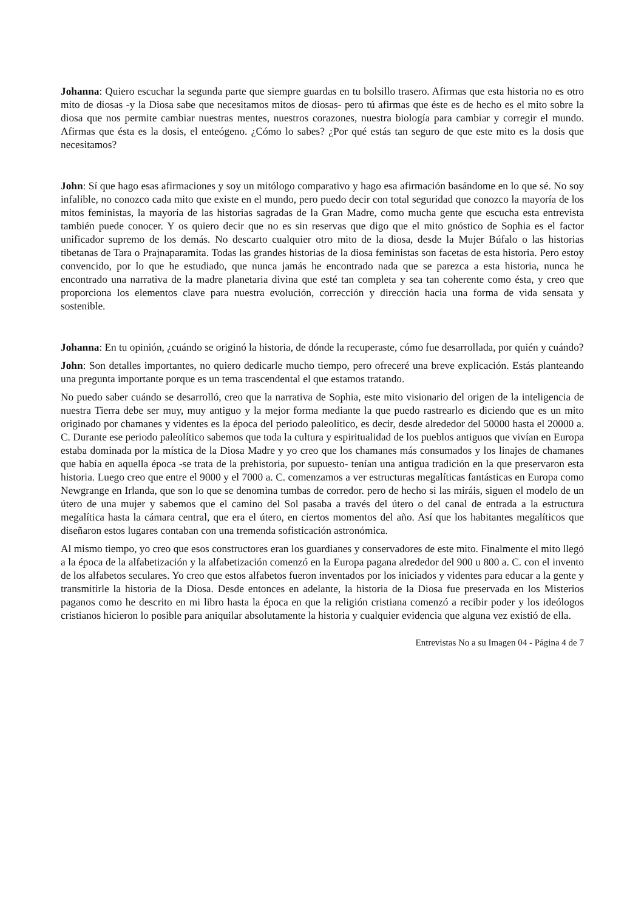Johanna: Quiero escuchar la segunda parte que siempre guardas en tu bolsillo trasero. Afirmas que esta historia no es otro mito de diosas -y la Diosa sabe que necesitamos mitos de diosas- pero tú afirmas que éste es de hecho es el mito sobre la diosa que nos permite cambiar nuestras mentes, nuestros corazones, nuestra biología para cambiar y corregir el mundo. Afirmas que ésta es la dosis, el enteógeno. ¿Cómo lo sabes? ¿Por qué estás tan seguro de que este mito es la dosis que necesitamos?
John: Sí que hago esas afirmaciones y soy un mitólogo comparativo y hago esa afirmación basándome en lo que sé. No soy infalible, no conozco cada mito que existe en el mundo, pero puedo decir con total seguridad que conozco la mayoría de los mitos feministas, la mayoría de las historias sagradas de la Gran Madre, como mucha gente que escucha esta entrevista también puede conocer. Y os quiero decir que no es sin reservas que digo que el mito gnóstico de Sophia es el factor unificador supremo de los demás. No descarto cualquier otro mito de la diosa, desde la Mujer Búfalo o las historias tibetanas de Tara o Prajnaparamita. Todas las grandes historias de la diosa feministas son facetas de esta historia. Pero estoy convencido, por lo que he estudiado, que nunca jamás he encontrado nada que se parezca a esta historia, nunca he encontrado una narrativa de la madre planetaria divina que esté tan completa y sea tan coherente como ésta, y creo que proporciona los elementos clave para nuestra evolución, corrección y dirección hacia una forma de vida sensata y sostenible.
Johanna: En tu opinión, ¿cuándo se originó la historia, de dónde la recuperaste, cómo fue desarrollada, por quién y cuándo?
John: Son detalles importantes, no quiero dedicarle mucho tiempo, pero ofreceré una breve explicación. Estás planteando una pregunta importante porque es un tema trascendental el que estamos tratando.
No puedo saber cuándo se desarrolló, creo que la narrativa de Sophia, este mito visionario del origen de la inteligencia de nuestra Tierra debe ser muy, muy antiguo y la mejor forma mediante la que puedo rastrearlo es diciendo que es un mito originado por chamanes y videntes es la época del periodo paleolítico, es decir, desde alrededor del 50000 hasta el 20000 a. C. Durante ese periodo paleolítico sabemos que toda la cultura y espiritualidad de los pueblos antiguos que vivían en Europa estaba dominada por la mística de la Diosa Madre y yo creo que los chamanes más consumados y los linajes de chamanes que había en aquella época -se trata de la prehistoria, por supuesto- tenían una antigua tradición en la que preservaron esta historia. Luego creo que entre el 9000 y el 7000 a. C. comenzamos a ver estructuras megalíticas fantásticas en Europa como Newgrange en Irlanda, que son lo que se denomina tumbas de corredor. pero de hecho si las miráis, siguen el modelo de un útero de una mujer y sabemos que el camino del Sol pasaba a través del útero o del canal de entrada a la estructura megalítica hasta la cámara central, que era el útero, en ciertos momentos del año. Así que los habitantes megalíticos que diseñaron estos lugares contaban con una tremenda sofisticación astronómica.
Al mismo tiempo, yo creo que esos constructores eran los guardianes y conservadores de este mito. Finalmente el mito llegó a la época de la alfabetización y la alfabetización comenzó en la Europa pagana alrededor del 900 u 800 a. C. con el invento de los alfabetos seculares. Yo creo que estos alfabetos fueron inventados por los iniciados y videntes para educar a la gente y transmitirle la historia de la Diosa. Desde entonces en adelante, la historia de la Diosa fue preservada en los Misterios paganos como he descrito en mi libro hasta la época en que la religión cristiana comenzó a recibir poder y los ideólogos cristianos hicieron lo posible para aniquilar absolutamente la historia y cualquier evidencia que alguna vez existió de ella.
Entrevistas No a su Imagen 04 - Página 4 de 7